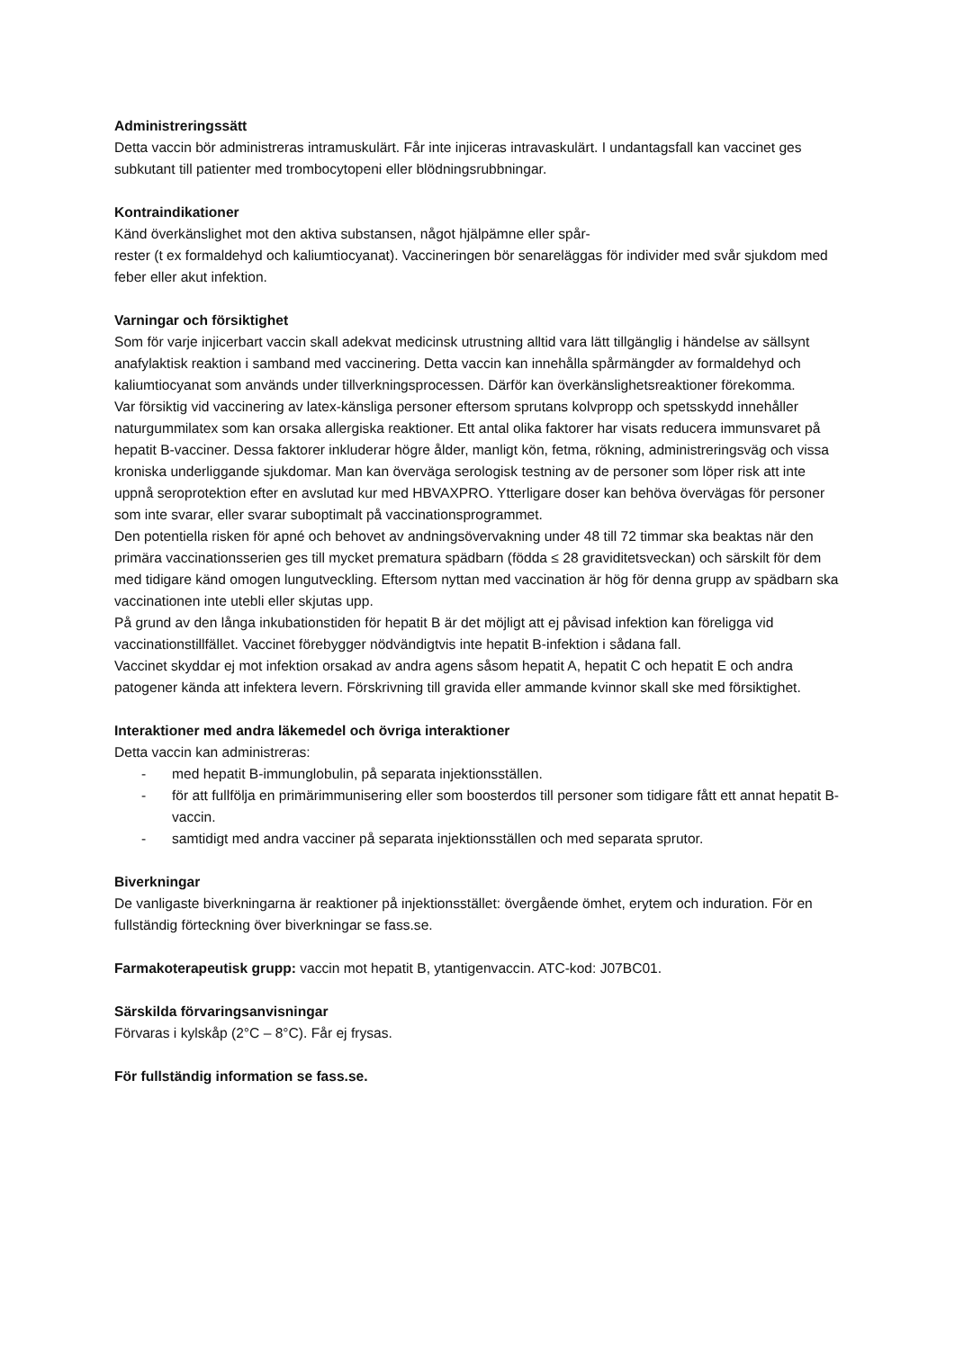Administreringssätt
Detta vaccin bör administreras intramuskulärt. Får inte injiceras intravaskulärt. I undantagsfall kan vaccinet ges subkutant till patienter med trombocytopeni eller blödningsrubbningar.
Kontraindikationer
Känd överkänslighet mot den aktiva substansen, något hjälpämne eller spår-
rester (t ex formaldehyd och kaliumtiocyanat). Vaccineringen bör senareläggas för individer med svår sjukdom med feber eller akut infektion.
Varningar och försiktighet
Som för varje injicerbart vaccin skall adekvat medicinsk utrustning alltid vara lätt tillgänglig i händelse av sällsynt anafylaktisk reaktion i samband med vaccinering. Detta vaccin kan innehålla spårmängder av formaldehyd och kaliumtiocyanat som används under tillverkningsprocessen. Därför kan överkänslighetsreaktioner förekomma.
Var försiktig vid vaccinering av latex-känsliga personer eftersom sprutans kolvpropp och spetsskydd innehåller naturgummilatex som kan orsaka allergiska reaktioner. Ett antal olika faktorer har visats reducera immunsvaret på hepatit B-vacciner. Dessa faktorer inkluderar högre ålder, manligt kön, fetma, rökning, administreringsväg och vissa kroniska underliggande sjukdomar. Man kan överväga serologisk testning av de personer som löper risk att inte uppnå seroprotektion efter en avslutad kur med HBVAXPRO. Ytterligare doser kan behöva övervägas för personer som inte svarar, eller svarar suboptimalt på vaccinationsprogrammet.
Den potentiella risken för apné och behovet av andningsövervakning under 48 till 72 timmar ska beaktas när den primära vaccinationsserien ges till mycket prematura spädbarn (födda ≤ 28 graviditetsveckan) och särskilt för dem med tidigare känd omogen lungutveckling. Eftersom nyttan med vaccination är hög för denna grupp av spädbarn ska vaccinationen inte utebli eller skjutas upp.
På grund av den långa inkubationstiden för hepatit B är det möjligt att ej påvisad infektion kan föreligga vid vaccinationstillfället. Vaccinet förebygger nödvändigtvis inte hepatit B-infektion i sådana fall.
Vaccinet skyddar ej mot infektion orsakad av andra agens såsom hepatit A, hepatit C och hepatit E och andra patogener kända att infektera levern. Förskrivning till gravida eller ammande kvinnor skall ske med försiktighet.
Interaktioner med andra läkemedel och övriga interaktioner
Detta vaccin kan administreras:
- med hepatit B-immunglobulin, på separata injektionsställen.
- för att fullfölja en primärimmunisering eller som boosterdos till personer som tidigare fått ett annat hepatit B-vaccin.
- samtidigt med andra vacciner på separata injektionsställen och med separata sprutor.
Biverkningar
De vanligaste biverkningarna är reaktioner på injektionsstället: övergående ömhet, erytem och induration. För en fullständig förteckning över biverkningar se fass.se.
Farmakoterapeutisk grupp: vaccin mot hepatit B, ytantigenvaccin. ATC-kod: J07BC01.
Särskilda förvaringsanvisningar
Förvaras i kylskåp (2°C – 8°C). Får ej frysas.
För fullständig information se fass.se.